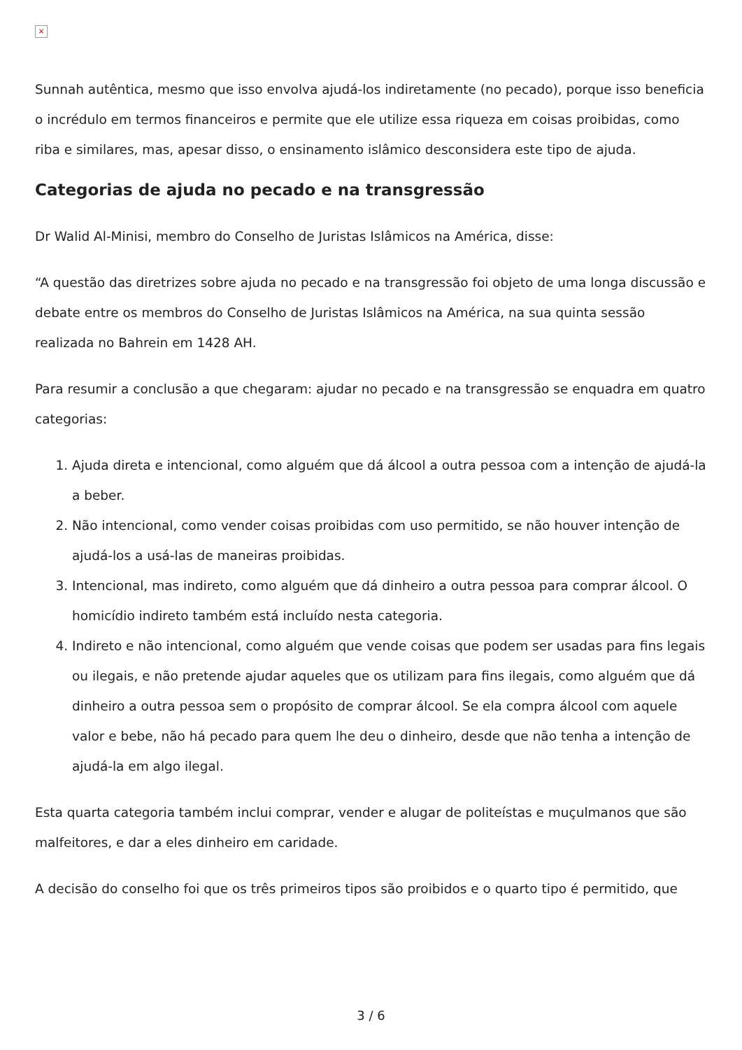×
Sunnah autêntica, mesmo que isso envolva ajudá-los indiretamente (no pecado), porque isso beneficia o incrédulo em termos financeiros e permite que ele utilize essa riqueza em coisas proibidas, como riba e similares, mas, apesar disso, o ensinamento islâmico desconsidera este tipo de ajuda.
Categorias de ajuda no pecado e na transgressão
Dr Walid Al-Minisi, membro do Conselho de Juristas Islâmicos na América, disse:
“A questão das diretrizes sobre ajuda no pecado e na transgressão foi objeto de uma longa discussão e debate entre os membros do Conselho de Juristas Islâmicos na América, na sua quinta sessão realizada no Bahrein em 1428 AH.
Para resumir a conclusão a que chegaram: ajudar no pecado e na transgressão se enquadra em quatro categorias:
1. Ajuda direta e intencional, como alguém que dá álcool a outra pessoa com a intenção de ajudá-la a beber.
2. Não intencional, como vender coisas proibidas com uso permitido, se não houver intenção de ajudá-los a usá-las de maneiras proibidas.
3. Intencional, mas indireto, como alguém que dá dinheiro a outra pessoa para comprar álcool. O homicídio indireto também está incluído nesta categoria.
4. Indireto e não intencional, como alguém que vende coisas que podem ser usadas para fins legais ou ilegais, e não pretende ajudar aqueles que os utilizam para fins ilegais, como alguém que dá dinheiro a outra pessoa sem o propósito de comprar álcool. Se ela compra álcool com aquele valor e bebe, não há pecado para quem lhe deu o dinheiro, desde que não tenha a intenção de ajudá-la em algo ilegal.
Esta quarta categoria também inclui comprar, vender e alugar de politeístas e muçulmanos que são malfeitores, e dar a eles dinheiro em caridade.
A decisão do conselho foi que os três primeiros tipos são proibidos e o quarto tipo é permitido, que
3 / 6